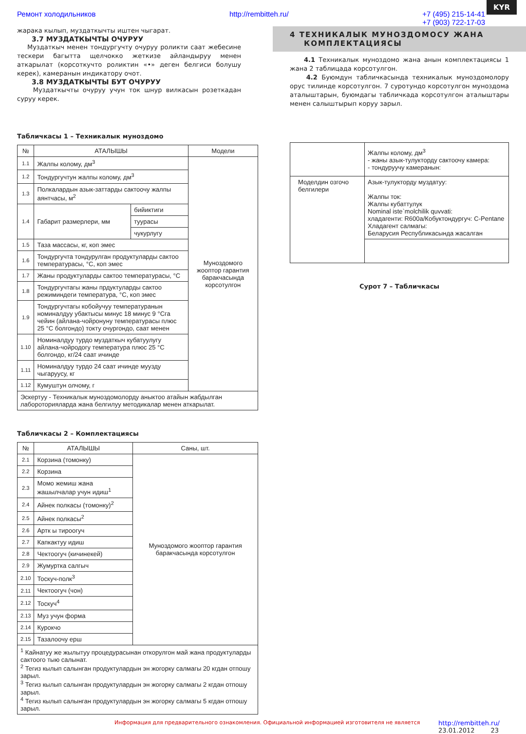KYR
Ремонт холодильников http://rembitteh.ru/ +7 (495) 215-14-41
+7 (903) 722-17-03
жарака кылып, муздаткычты иштен чыгарат.
3.7 МУЗДАТКЫЧТЫ ОЧУРУУ
Муздаткыч менен тондургучту очуруу роликти саат жебесине тескери багытта щелчокко жеткизе айландыруу менен аткарылат (корсоткучто роликтин «•» деген белгиси болушу керек), камеранын индикатору очот.
3.8 МУЗДАТКЫЧТЫ БУТ ОЧУРУУ
Муздаткычты очуруу учун ток шнур вилкасын розеткадан суруу керек.
Табличкасы 1 – Техникалык муноздомо
| № | АТАЛЫШЫ | | Модели |
| --- | --- | --- | --- |
| 1.1 | Жалпы колому, дм<sup>3</sup> | | Муноздомого жооптор гарантия баракчасында корсотулгон |
| 1.2 | Тондургучтун жалпы колому, дм<sup>3</sup> | | |
| 1.3 | Полкалардын азык-заттарды сактоочу жалпы аянтчасы, м<sup>2</sup> | | |
| 1.4 | Габарит размерлери, мм | бийиктиги | |
| | | туурасы | |
| | | чукурлугу | |
| 1.5 | Таза массасы, кг, коп эмес | | |
| 1.6 | Тондургучта тондурулган продуктуларды сактоо температурасы, °С, коп эмес | | |
| 1.7 | Жаны продуктуларды сактоо температурасы, °С | | |
| 1.8 | Тондургучтагы жаны прдуктуларды сактоо режиминдеги температура, °С, коп эмес | | |
| 1.9 | Тондургучтагы кобойучуу температуранын номиналдуу убактысы минус 18 минус 9 °Сга чейин (айлана-чойронуну температурасы плюс 25 °С болгондо) токту очургондо, саат менен | | |
| 1.10 | Номиналдуу турдо муздаткыч кубатуулугу айлана-чойродогу температура плюс 25 °С болгондо, кг/24 саат ичинде | | |
| 1.11 | Номиналдуу турдо 24 саат ичинде муузду чыгаруусу, кг | | |
| 1.12 | Кумуштун олчому, г | | |
| Эскертуу - Техникалык муноздомолорду аныктоо атайын жабдылган лабороторияларда жана белгилуу методикалар менен аткарылат. | | | |
Табличкасы 2 – Комплектациясы
| № | АТАЛЫШЫ | Саны, шт. |
| --- | --- | --- |
| 2.1 | Корзина (томонку) | Муноздомого жооптор гарантия баракчасында корсотулгон |
| 2.2 | Корзина | |
| 2.3 | Момо жемиш жана жашылчалар учун идиш<sup>1</sup> | |
| 2.4 | Айнек полкасы (томонку)<sup>2</sup> | |
| 2.5 | Айнек полкасы<sup>2</sup> | |
| 2.6 | Артк ы тироогуч | |
| 2.7 | Капкактуу идиш | |
| 2.8 | Чектоогуч (кичинекей) | |
| 2.9 | Жумуртка салгыч | |
| 2.10 | Тоскуч-полк<sup>3</sup> | |
| 2.11 | Чектоогуч (чон) | |
| 2.12 | Тоскуч<sup>4</sup> | |
| 2.13 | Муз учун форма | |
| 2.14 | Курокчо | |
| 2.15 | Тазалоочу ерш | |
| <sup>1</sup> Кайнатуу же жылытуу процедурасынан откорулгон май жана продуктуларды сактоого тыю салынат. <sup>2</sup> Тегиз кылып салынган продуктулардын эн жогорку салмагы 20 кгдан отпошу зарыл. <sup>3</sup> Тегиз кылып салынган продуктулардын эн жогорку салмагы 2 кгдан отпошу зарыл. <sup>4</sup> Тегиз кылып салынган продуктулардын эн жогорку салмагы 5 кгдан отпошу зарыл. | | |
4 ТЕХНИКАЛЫК МУНОЗДОМОСУ ЖАНА
КОМПЛЕКТАЦИЯСЫ
4.1 Техникалык муноздомо жана анын комплектациясы 1 жана 2 таблицада корсотулгон.
4.2 Буюмдун табличкасында техникалык муноздомолору орус тилинде корсотулгон. 7 суротундо корсотулгон муноздома аталыштарын, буюмдагы табличкада корсотулгон аталыштары менен салыштырып коруу зарыл.
| | Жалпы колому, дм<sup>3</sup> - жаны азык-тулукторду сактоочу камера: - тондуруучу камеранын: |
| Моделдин озгочо белгилери | Азык-тулукторду муздатуу: Жалпы ток: Жалпы кубаттулук Nominal iste`molchilik quvvati: хладагенти: R600a/Кобуктондургуч: C-Pentane Хладагент салмагы: Беларусия Республикасында жасалган |
Сурот 7 – Табличкасы
Информация для предварительного ознакомления. Официальной информацией изготовителя не является http://rembitteh.ru/
23.01.2012 23